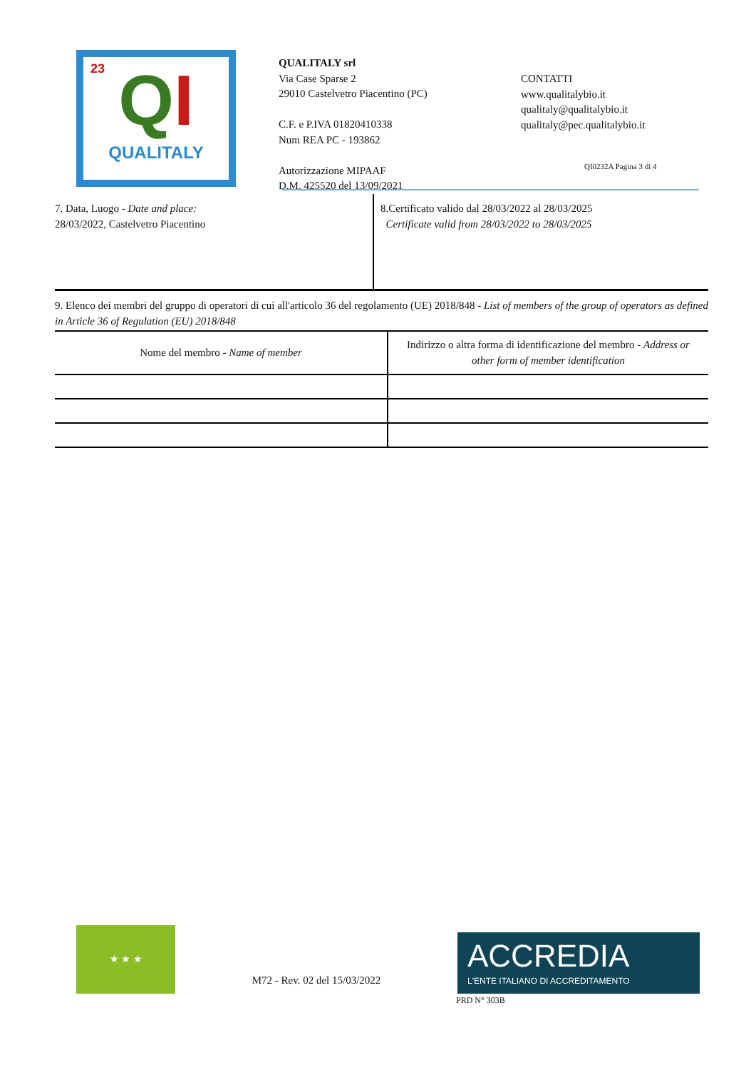23
QI
QUALITALY
QUALITALY srl
Via Case Sparse 2
29010 Castelvetro Piacentino (PC)
C.F. e P.IVA 01820410338
Num REA PC - 193862
Autorizzazione MIPAAF
D.M. 425520 del 13/09/2021
CONTATTI
www.qualitalybio.it
qualitaly@qualitalybio.it
qualitaly@pec.qualitalybio.it
QI0232A Pagina 3 di 4
7. Data, Luogo - Date and place:
28/03/2022, Castelvetro Piacentino
8.Certificato valido dal 28/03/2022 al 28/03/2025
Certificate valid from 28/03/2022 to 28/03/2025
9. Elenco dei membri del gruppo di operatori di cui all'articolo 36 del regolamento (UE) 2018/848 - List of members of the group of operators as defined in Article 36 of Regulation (EU) 2018/848
| Nome del membro - Name of member | Indirizzo o altra forma di identificazione del membro - Address or other form of member identification |
| --- | --- |
★ ★ ★
M72 - Rev. 02 del 15/03/2022
ACCREDIA
L'ENTE ITALIANO DI ACCREDITAMENTO
PRD N° 303B